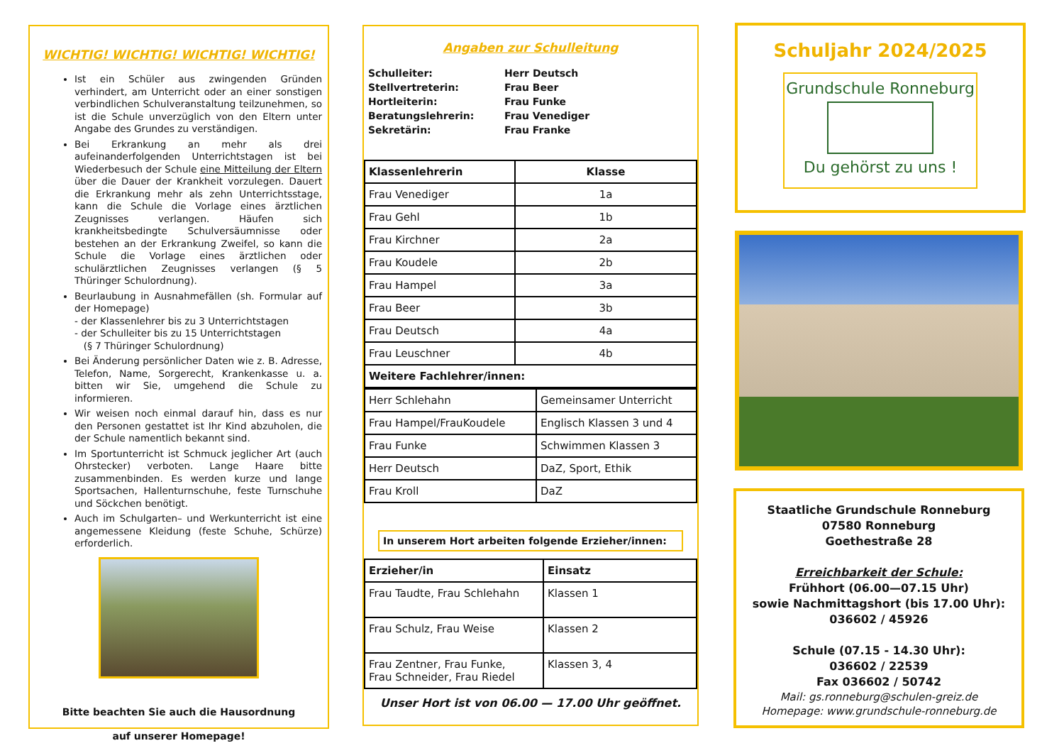WICHTIG! WICHTIG! WICHTIG! WICHTIG!
Ist ein Schüler aus zwingenden Gründen verhindert, am Unterricht oder an einer sonstigen verbindlichen Schulveranstaltung teilzunehmen, so ist die Schule unverzüglich von den Eltern unter Angabe des Grundes zu verständigen.
Bei Erkrankung an mehr als drei aufeinanderfolgenden Unterrichtstagen ist bei Wiederbesuch der Schule eine Mitteilung der Eltern über die Dauer der Krankheit vorzulegen. Dauert die Erkrankung mehr als zehn Unterrichtsstage, kann die Schule die Vorlage eines ärztlichen Zeugnisses verlangen. Häufen sich krankheitsbedingte Schulversäumnisse oder bestehen an der Erkrankung Zweifel, so kann die Schule die Vorlage eines ärztlichen oder schulärztlichen Zeugnisses verlangen (§ 5 Thüringer Schulordnung).
Beurlaubung in Ausnahmefällen (sh. Formular auf der Homepage)
- der Klassenlehrer bis zu 3 Unterrichtstagen
- der Schulleiter bis zu 15 Unterrichtstagen
(§ 7 Thüringer Schulordnung)
Bei Änderung persönlicher Daten wie z. B. Adresse, Telefon, Name, Sorgerecht, Krankenkasse u. a. bitten wir Sie, umgehend die Schule zu informieren.
Wir weisen noch einmal darauf hin, dass es nur den Personen gestattet ist Ihr Kind abzuholen, die der Schule namentlich bekannt sind.
Im Sportunterricht ist Schmuck jeglicher Art (auch Ohrstecker) verboten. Lange Haare bitte zusammenbinden. Es werden kurze und lange Sportsachen, Hallenturnschuhe, feste Turnschuhe und Söckchen benötigt.
Auch im Schulgarten– und Werkunterricht ist eine angemessene Kleidung (feste Schuhe, Schürze) erforderlich.
Bitte beachten Sie auch die Hausordnung
auf unserer Homepage!
Angaben zur Schulleitung
Schulleiter: Herr Deutsch Stellvertreterin: Frau Beer Hortleiterin: Frau Funke Beratungslehrerin: Frau Venediger Sekretärin: Frau Franke
| Klassenlehrerin | Klasse |
| --- | --- |
| Frau Venediger | 1a |
| Frau Gehl | 1b |
| Frau Kirchner | 2a |
| Frau Koudele | 2b |
| Frau Hampel | 3a |
| Frau Beer | 3b |
| Frau Deutsch | 4a |
| Frau Leuschner | 4b |
| Weitere Fachlehrer/innen: | |
| Herr Schlehahn | Gemeinsamer Unterricht |
| Frau Hampel/FrauKoudele | Englisch Klassen 3 und 4 |
| Frau Funke | Schwimmen Klassen 3 |
| Herr Deutsch | DaZ, Sport, Ethik |
| Frau Kroll | DaZ |
In unserem Hort arbeiten folgende Erzieher/innen:
| Erzieher/in | Einsatz |
| --- | --- |
| Frau Taudte, Frau Schlehahn | Klassen 1 |
| Frau Schulz, Frau Weise | Klassen 2 |
| Frau Zentner, Frau Funke, Frau Schneider, Frau Riedel | Klassen 3, 4 |
Unser Hort ist von 06.00 — 17.00 Uhr geöffnet.
Schuljahr 2024/2025
Grundschule Ronneburg
Du gehörst zu uns !
Staatliche Grundschule Ronneburg
07580 Ronneburg
Goethestraße 28
Erreichbarkeit der Schule:
Frühhort (06.00—07.15 Uhr)
sowie Nachmittagshort (bis 17.00 Uhr):
036602 / 45926
Schule (07.15 - 14.30 Uhr):
036602 / 22539
Fax 036602 / 50742
Mail: gs.ronneburg@schulen-greiz.de
Homepage: www.grundschule-ronneburg.de